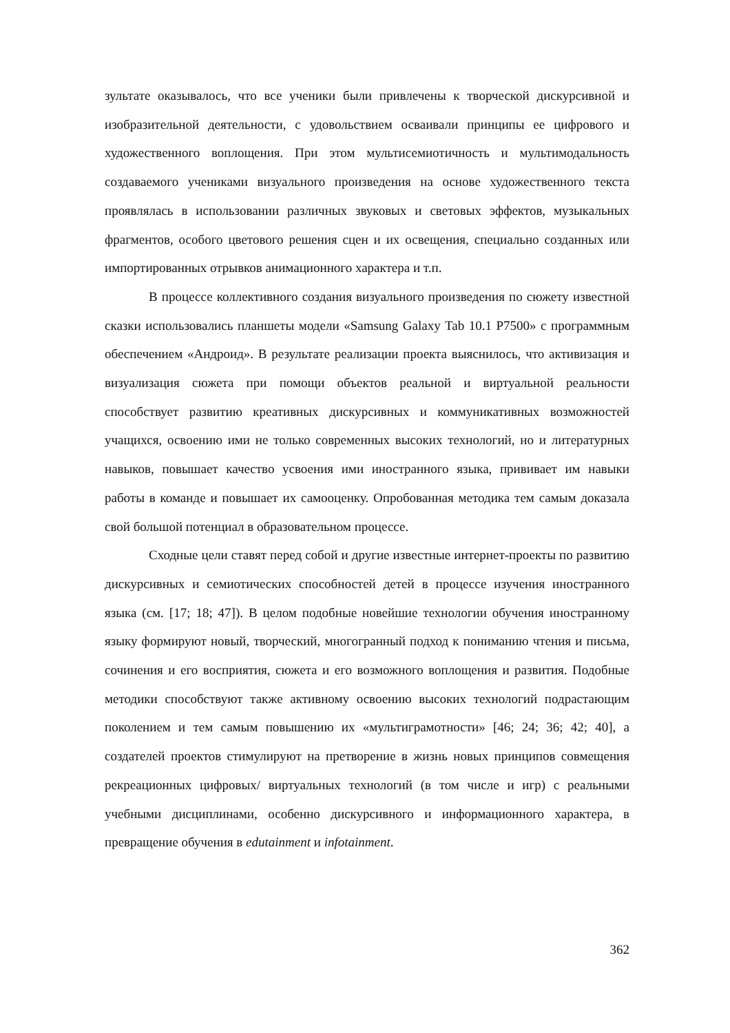зультате оказывалось, что все ученики были привлечены к творческой дискурсивной и изобразительной деятельности, с удовольствием осваивали принципы ее цифрового и художественного воплощения. При этом мультисемиотичность и мультимодальность создаваемого учениками визуального произведения на основе художественного текста проявлялась в использовании различных звуковых и световых эффектов, музыкальных фрагментов, особого цветового решения сцен и их освещения, специально созданных или импортированных отрывков анимационного характера и т.п.
В процессе коллективного создания визуального произведения по сюжету известной сказки использовались планшеты модели «Samsung Galaxy Tab 10.1 P7500» с программным обеспечением «Андроид». В результате реализации проекта выяснилось, что активизация и визуализация сюжета при помощи объектов реальной и виртуальной реальности способствует развитию креативных дискурсивных и коммуникативных возможностей учащихся, освоению ими не только современных высоких технологий, но и литературных навыков, повышает качество усвоения ими иностранного языка, прививает им навыки работы в команде и повышает их самооценку. Опробованная методика тем самым доказала свой большой потенциал в образовательном процессе.
Сходные цели ставят перед собой и другие известные интернет-проекты по развитию дискурсивных и семиотических способностей детей в процессе изучения иностранного языка (см. [17; 18; 47]). В целом подобные новейшие технологии обучения иностранному языку формируют новый, творческий, многогранный подход к пониманию чтения и письма, сочинения и его восприятия, сюжета и его возможного воплощения и развития. Подобные методики способствуют также активному освоению высоких технологий подрастающим поколением и тем самым повышению их «мультиграмотности» [46; 24; 36; 42; 40], а создателей проектов стимулируют на претворение в жизнь новых принципов совмещения рекреационных цифровых/ виртуальных технологий (в том числе и игр) с реальными учебными дисциплинами, особенно дискурсивного и информационного характера, в превращение обучения в edutainment и infotainment.
362